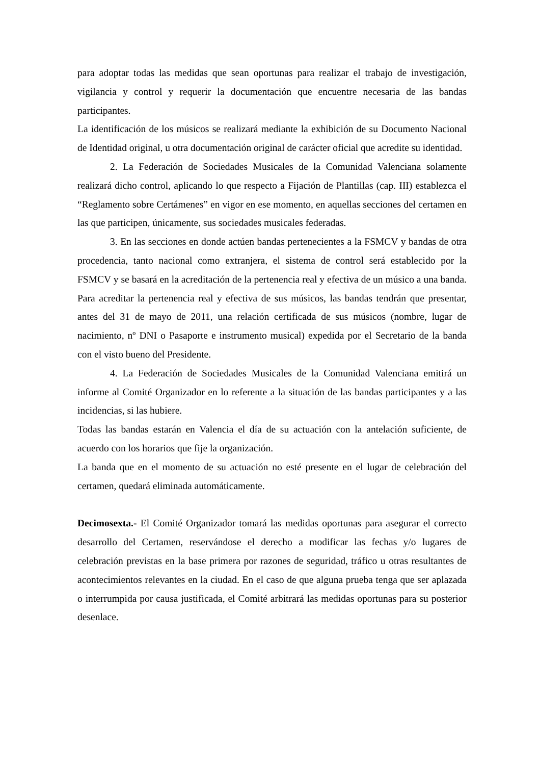para adoptar todas las medidas que sean oportunas para realizar el trabajo de investigación, vigilancia y control y requerir la documentación que encuentre necesaria de las bandas participantes.
La identificación de los músicos se realizará mediante la exhibición de su Documento Nacional de Identidad original, u otra documentación original de carácter oficial que acredite su identidad.
2. La Federación de Sociedades Musicales de la Comunidad Valenciana solamente realizará dicho control, aplicando lo que respecto a Fijación de Plantillas (cap. III) establezca el “Reglamento sobre Certámenes” en vigor en ese momento, en aquellas secciones del certamen en las que participen, únicamente, sus sociedades musicales federadas.
3. En las secciones en donde actúen bandas pertenecientes a la FSMCV y bandas de otra procedencia, tanto nacional como extranjera, el sistema de control será establecido por la FSMCV y se basará en la acreditación de la pertenencia real y efectiva de un músico a una banda. Para acreditar la pertenencia real y efectiva de sus músicos, las bandas tendrán que presentar, antes del 31 de mayo de 2011, una relación certificada de sus músicos (nombre, lugar de nacimiento, nº DNI o Pasaporte e instrumento musical) expedida por el Secretario de la banda con el visto bueno del Presidente.
4. La Federación de Sociedades Musicales de la Comunidad Valenciana emitirá un informe al Comité Organizador en lo referente a la situación de las bandas participantes y a las incidencias, si las hubiere.
Todas las bandas estarán en Valencia el día de su actuación con la antelación suficiente, de acuerdo con los horarios que fije la organización.
La banda que en el momento de su actuación no esté presente en el lugar de celebración del certamen, quedará eliminada automáticamente.
Decimosexta.- El Comité Organizador tomará las medidas oportunas para asegurar el correcto desarrollo del Certamen, reservándose el derecho a modificar las fechas y/o lugares de celebración previstas en la base primera por razones de seguridad, tráfico u otras resultantes de acontecimientos relevantes en la ciudad. En el caso de que alguna prueba tenga que ser aplazada o interrumpida por causa justificada, el Comité arbitrará las medidas oportunas para su posterior desenlace.